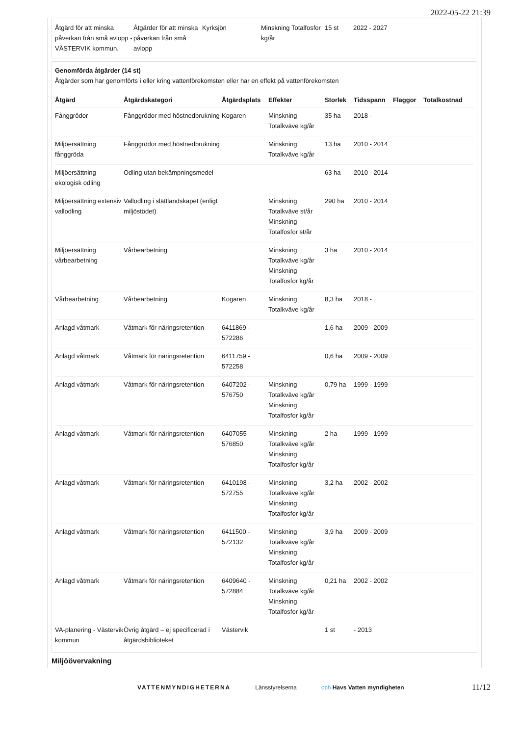2022-05-22 21:39
| Åtgärd för att minska påverkan från små avlopp - VÄSTERVIK kommun. | Åtgärder för att minska påverkan från små avlopp | Kyrksjön | Minskning Totalfosfor kg/år | 15 st | 2022 - 2027 |
Genomförda åtgärder (14 st)
Åtgärder som har genomförts i eller kring vattenförekomsten eller har en effekt på vattenförekomsten
| Åtgärd | Åtgärdskategori | Åtgärdsplats | Effekter | Storlek | Tidsspann | Flaggor | Totalkostnad |
| --- | --- | --- | --- | --- | --- | --- | --- |
| Fånggrödor | Fånggrödor med höstnedbrukning | Kogaren | Minskning Totalkväve kg/år | 35 ha | 2018 - | | |
| Miljöersättning fånggröda | Fånggrödor med höstnedbrukning | | Minskning Totalkväve kg/år | 13 ha | 2010 - 2014 | | |
| Miljöersättning ekologisk odling | Odling utan bekämpningsmedel | | | 63 ha | 2010 - 2014 | | |
| Miljöersättning extensiv vallodling | Vallodling i slättlandskapet (enligt miljöstödet) | | Minskning Totalkväve st/år Minskning Totalfosfor st/år | 290 ha | 2010 - 2014 | | |
| Miljöersättning vårbearbetning | Vårbearbetning | | Minskning Totalkväve kg/år Minskning Totalfosfor kg/år | 3 ha | 2010 - 2014 | | |
| Vårbearbetning | Vårbearbetning | Kogaren | Minskning Totalkväve kg/år | 8,3 ha | 2018 - | | |
| Anlagd våtmark | Våtmark för näringsretention | 6411869 - 572286 | | 1,6 ha | 2009 - 2009 | | |
| Anlagd våtmark | Våtmark för näringsretention | 6411759 - 572258 | | 0,6 ha | 2009 - 2009 | | |
| Anlagd våtmark | Våtmark för näringsretention | 6407202 - 576750 | Minskning Totalkväve kg/år Minskning Totalfosfor kg/år | 0,79 ha | 1999 - 1999 | | |
| Anlagd våtmark | Våtmark för näringsretention | 6407055 - 576850 | Minskning Totalkväve kg/år Minskning Totalfosfor kg/år | 2 ha | 1999 - 1999 | | |
| Anlagd våtmark | Våtmark för näringsretention | 6410198 - 572755 | Minskning Totalkväve kg/år Minskning Totalfosfor kg/år | 3,2 ha | 2002 - 2002 | | |
| Anlagd våtmark | Våtmark för näringsretention | 6411500 - 572132 | Minskning Totalkväve kg/år Minskning Totalfosfor kg/år | 3,9 ha | 2009 - 2009 | | |
| Anlagd våtmark | Våtmark för näringsretention | 6409640 - 572884 | Minskning Totalkväve kg/år Minskning Totalfosfor kg/år | 0,21 ha | 2002 - 2002 | | |
| VA-planering - Västervik kommun | Övrig åtgärd – ej specificerad i åtgärdsbiblioteket | Västervik | | 1 st | - 2013 | | |
Miljöövervakning
VATTENMYNDIGHETERNA Länsstyrelserna och Havs Vatten myndigheten
11/12